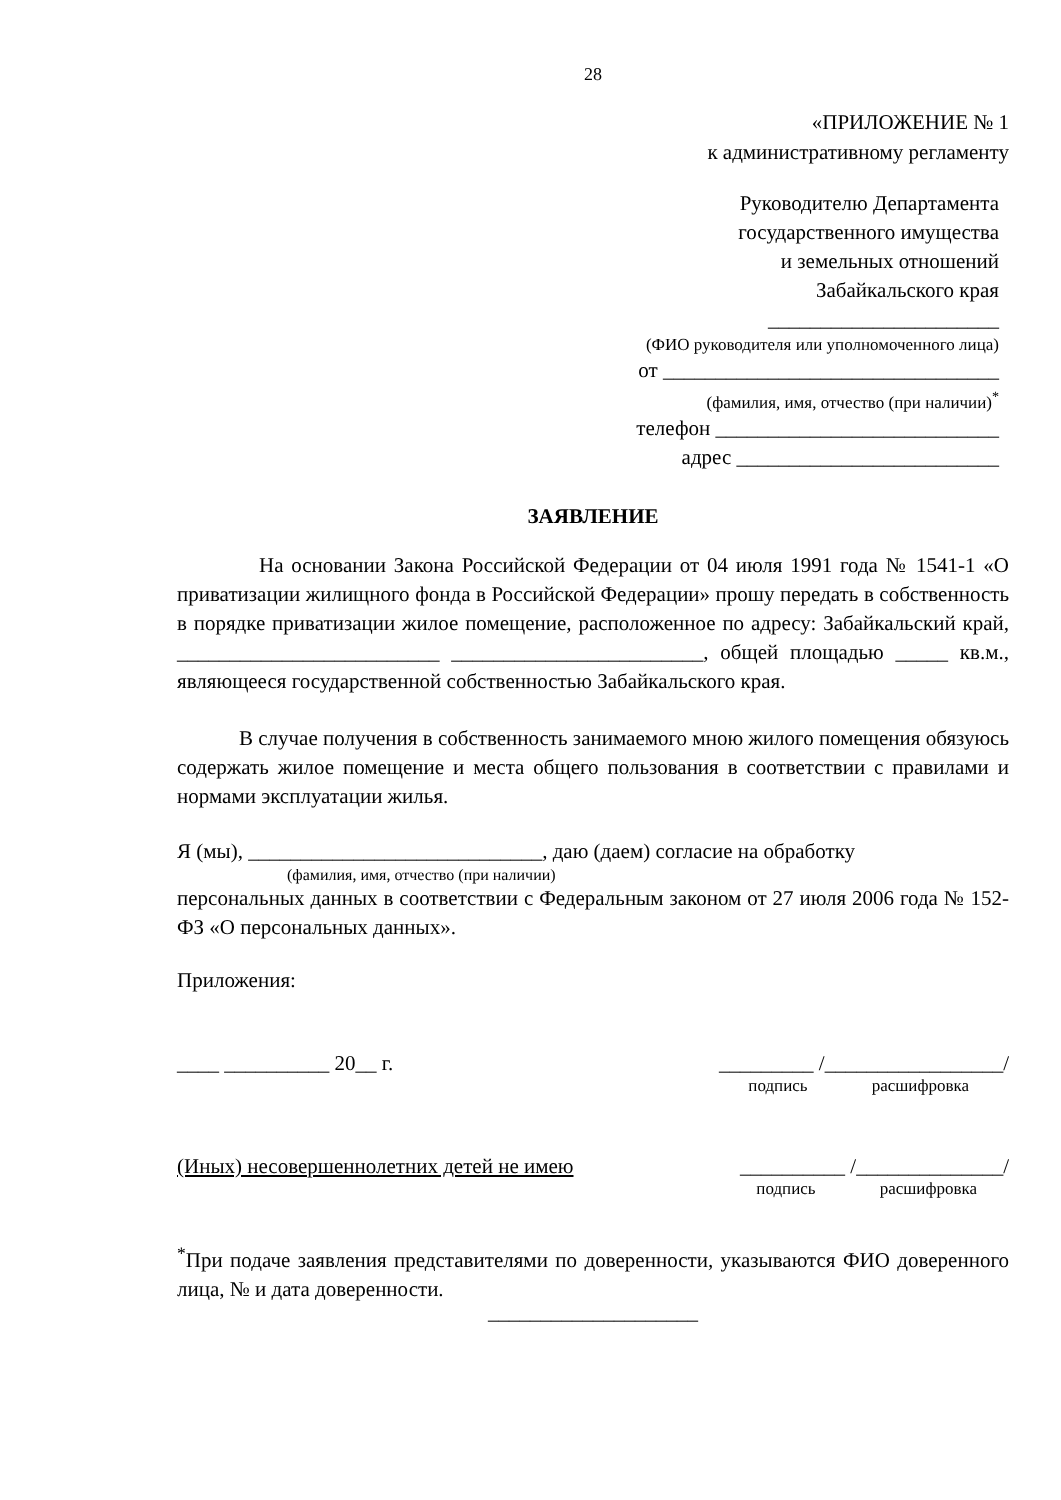28
«ПРИЛОЖЕНИЕ № 1
к административному регламенту
Руководителю Департамента
государственного имущества
и земельных отношений
Забайкальского края
______________________
(ФИО руководителя или уполномоченного лица)
от ________________________________
(фамилия, имя, отчество (при наличии)<sup>*</sup>
телефон ___________________________
адрес _________________________
ЗАЯВЛЕНИЕ
На основании Закона Российской Федерации от 04 июля 1991 года № 1541-1 «О приватизации жилищного фонда в Российской Федерации» прошу передать в собственность в порядке приватизации жилое помещение, расположенное по адресу: Забайкальский край, _________________________ ________________________, общей площадью _____ кв.м., являющееся государственной собственностью Забайкальского края.
В случае получения в собственность занимаемого мною жилого помещения обязуюсь содержать жилое помещение и места общего пользования в соответствии с правилами и нормами эксплуатации жилья.
Я (мы), ____________________________, даю (даем) согласие на обработку
(фамилия, имя, отчество (при наличии)
персональных данных в соответствии с Федеральным законом от 27 июля 2006 года № 152-ФЗ «О персональных данных».
Приложения:
____ __________ 20__ г. _________ /_________________/
подпись расшифровка
(Иных) несовершеннолетних детей не имею __________ /______________/
подпись расшифровка
<sup>*</sup> При подаче заявления представителями по доверенности, указываются ФИО доверенного лица, № и дата доверенности.
____________________